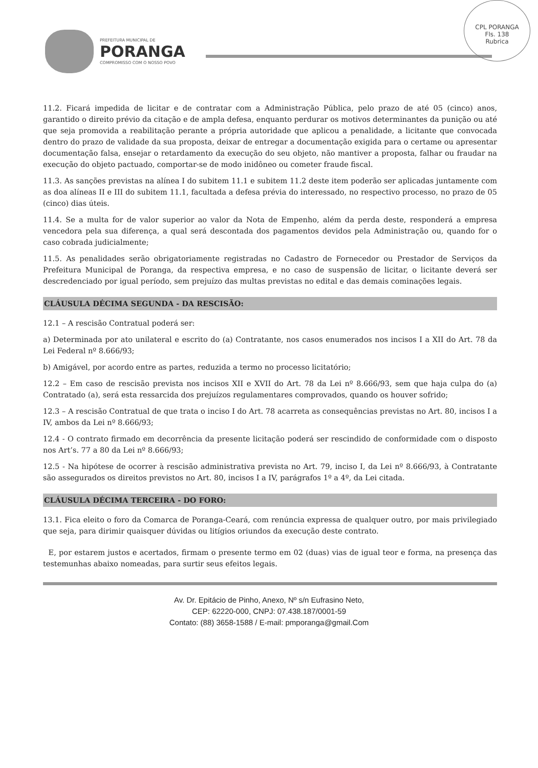CPL PORANGA
Fls. 138
Rubrica
PREFEITURA MUNICIPAL DE
PORANGA
COMPROMISSO COM O NOSSO POVO
11.2. Ficará impedida de licitar e de contratar com a Administração Pública, pelo prazo de até 05 (cinco) anos, garantido o direito prévio da citação e de ampla defesa, enquanto perdurar os motivos determinantes da punição ou até que seja promovida a reabilitação perante a própria autoridade que aplicou a penalidade, a licitante que convocada dentro do prazo de validade da sua proposta, deixar de entregar a documentação exigida para o certame ou apresentar documentação falsa, ensejar o retardamento da execução do seu objeto, não mantiver a proposta, falhar ou fraudar na execução do objeto pactuado, comportar-se de modo inidôneo ou cometer fraude fiscal.
11.3. As sanções previstas na alínea I do subitem 11.1 e subitem 11.2 deste item poderão ser aplicadas juntamente com as doa alíneas II e III do subitem 11.1, facultada a defesa prévia do interessado, no respectivo processo, no prazo de 05 (cinco) dias úteis.
11.4. Se a multa for de valor superior ao valor da Nota de Empenho, além da perda deste, responderá a empresa vencedora pela sua diferença, a qual será descontada dos pagamentos devidos pela Administração ou, quando for o caso cobrada judicialmente;
11.5. As penalidades serão obrigatoriamente registradas no Cadastro de Fornecedor ou Prestador de Serviços da Prefeitura Municipal de Poranga, da respectiva empresa, e no caso de suspensão de licitar, o licitante deverá ser descredenciado por igual período, sem prejuízo das multas previstas no edital e das demais cominações legais.
CLÁUSULA DÉCIMA SEGUNDA - DA RESCISÃO:
12.1 – A rescisão Contratual poderá ser:
a) Determinada por ato unilateral e escrito do (a) Contratante, nos casos enumerados nos incisos I a XII do Art. 78 da Lei Federal nº 8.666/93;
b) Amigável, por acordo entre as partes, reduzida a termo no processo licitatório;
12.2 – Em caso de rescisão prevista nos incisos XII e XVII do Art. 78 da Lei nº 8.666/93, sem que haja culpa do (a) Contratado (a), será esta ressarcida dos prejuízos regulamentares comprovados, quando os houver sofrido;
12.3 – A rescisão Contratual de que trata o inciso I do Art. 78 acarreta as consequências previstas no Art. 80, incisos I a IV, ambos da Lei nº 8.666/93;
12.4 - O contrato firmado em decorrência da presente licitação poderá ser rescindido de conformidade com o disposto nos Art’s. 77 a 80 da Lei nº 8.666/93;
12.5 - Na hipótese de ocorrer à rescisão administrativa prevista no Art. 79, inciso I, da Lei nº 8.666/93, à Contratante são assegurados os direitos previstos no Art. 80, incisos I a IV, parágrafos 1º a 4º, da Lei citada.
CLÁUSULA DÉCIMA TERCEIRA - DO FORO:
13.1. Fica eleito o foro da Comarca de Poranga-Ceará, com renúncia expressa de qualquer outro, por mais privilegiado que seja, para dirimir quaisquer dúvidas ou litígios oriundos da execução deste contrato.
E, por estarem justos e acertados, firmam o presente termo em 02 (duas) vias de igual teor e forma, na presença das testemunhas abaixo nomeadas, para surtir seus efeitos legais.
Av. Dr. Epitácio de Pinho, Anexo, Nº s/n Eufrasino Neto,
CEP: 62220-000, CNPJ: 07.438.187/0001-59
Contato: (88) 3658-1588 / E-mail: pmporanga@gmail.Com